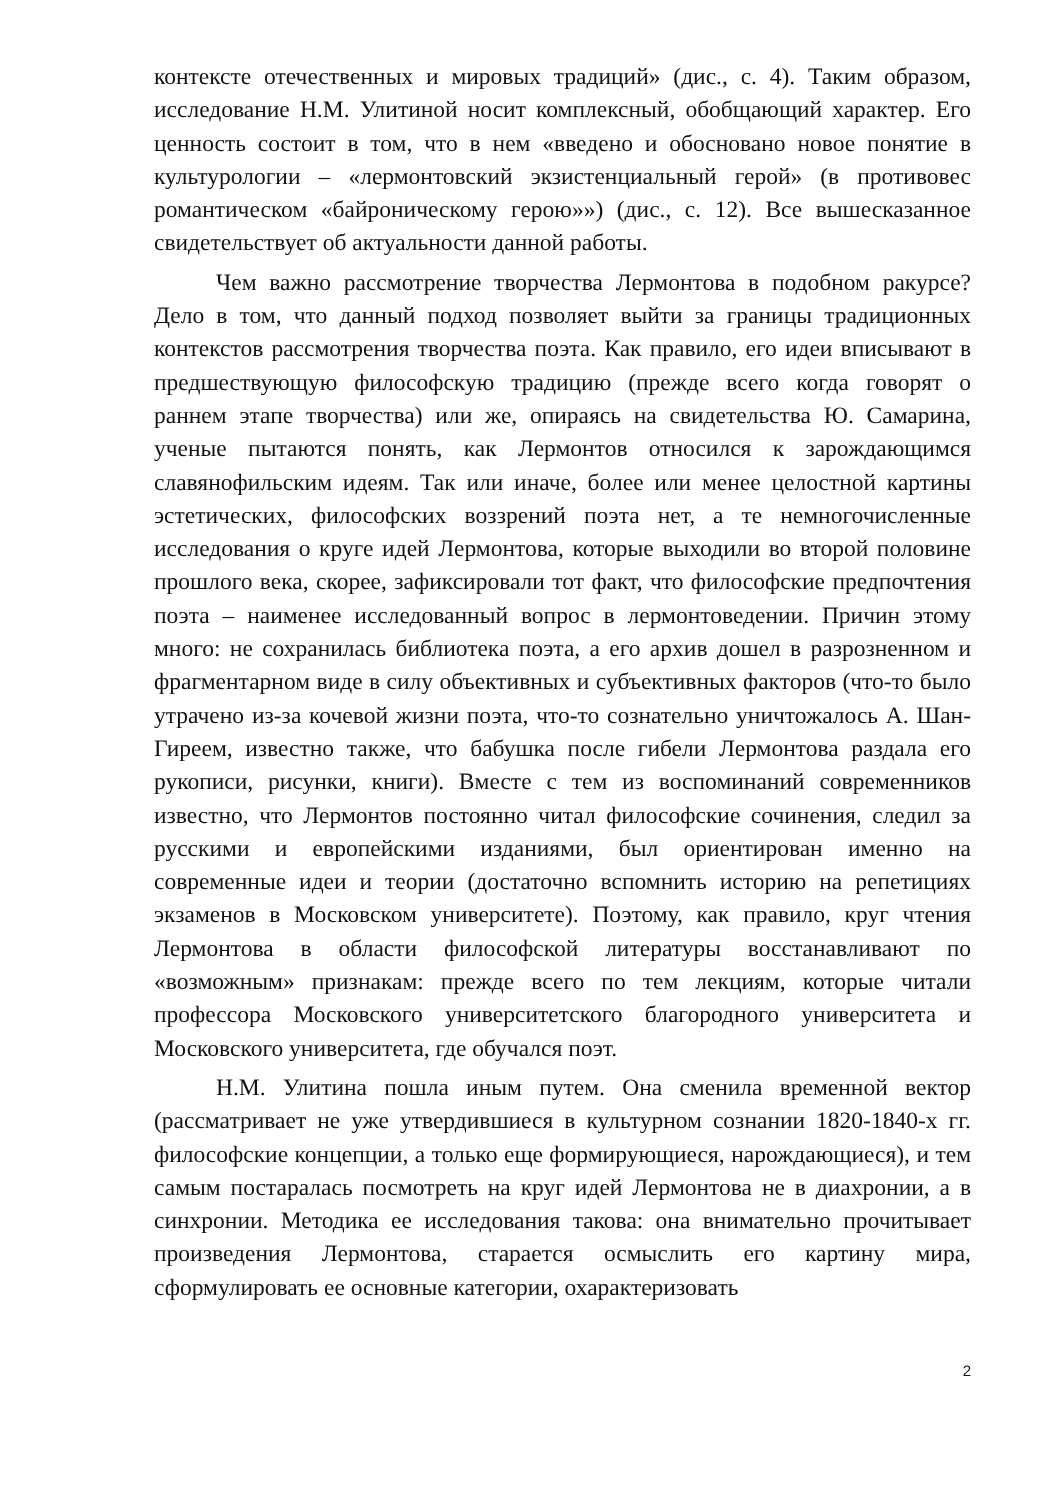контексте отечественных и мировых традиций» (дис., с. 4). Таким образом, исследование Н.М. Улитиной носит комплексный, обобщающий характер. Его ценность состоит в том, что в нем «введено и обосновано новое понятие в культурологии – «лермонтовский экзистенциальный герой» (в противовес романтическом «байроническому герою»») (дис., с. 12). Все вышесказанное свидетельствует об актуальности данной работы.
Чем важно рассмотрение творчества Лермонтова в подобном ракурсе? Дело в том, что данный подход позволяет выйти за границы традиционных контекстов рассмотрения творчества поэта. Как правило, его идеи вписывают в предшествующую философскую традицию (прежде всего когда говорят о раннем этапе творчества) или же, опираясь на свидетельства Ю. Самарина, ученые пытаются понять, как Лермонтов относился к зарождающимся славянофильским идеям. Так или иначе, более или менее целостной картины эстетических, философских воззрений поэта нет, а те немногочисленные исследования о круге идей Лермонтова, которые выходили во второй половине прошлого века, скорее, зафиксировали тот факт, что философские предпочтения поэта – наименее исследованный вопрос в лермонтоведении. Причин этому много: не сохранилась библиотека поэта, а его архив дошел в разрозненном и фрагментарном виде в силу объективных и субъективных факторов (что-то было утрачено из-за кочевой жизни поэта, что-то сознательно уничтожалось А. Шан-Гиреем, известно также, что бабушка после гибели Лермонтова раздала его рукописи, рисунки, книги). Вместе с тем из воспоминаний современников известно, что Лермонтов постоянно читал философские сочинения, следил за русскими и европейскими изданиями, был ориентирован именно на современные идеи и теории (достаточно вспомнить историю на репетициях экзаменов в Московском университете). Поэтому, как правило, круг чтения Лермонтова в области философской литературы восстанавливают по «возможным» признакам: прежде всего по тем лекциям, которые читали профессора Московского университетского благородного университета и Московского университета, где обучался поэт.
Н.М. Улитина пошла иным путем. Она сменила временной вектор (рассматривает не уже утвердившиеся в культурном сознании 1820-1840-х гг. философские концепции, а только еще формирующиеся, нарождающиеся), и тем самым постаралась посмотреть на круг идей Лермонтова не в диахронии, а в синхронии. Методика ее исследования такова: она внимательно прочитывает произведения Лермонтова, старается осмыслить его картину мира, сформулировать ее основные категории, охарактеризовать
2